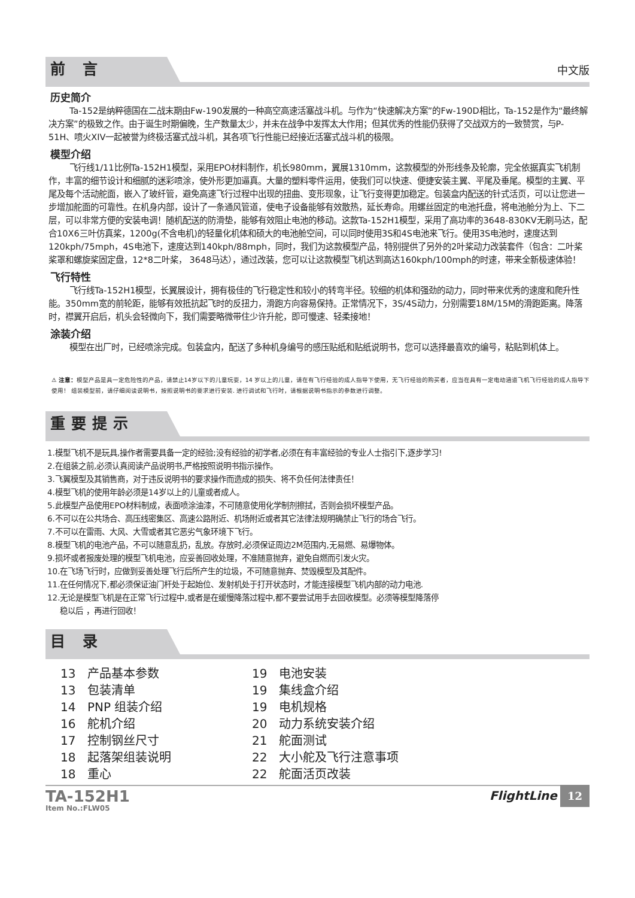前 言
中文版
历史简介
Ta-152是纳粹德国在二战末期由Fw-190发展的一种高空高速活塞战斗机。与作为“快速解决方案”的Fw-190D相比，Ta-152是作为“最终解决方案”的极致之作。由于诞生时期偏晚，生产数量太少，并未在战争中发挥太大作用；但其优秀的性能仍获得了交战双方的一致赞赏，与P-51H、喷火XIV一起被誉为终极活塞式战斗机，其各项飞行性能已经接近活塞式战斗机的极限。
模型介绍
飞行线1/11比例Ta-152H1模型，采用EPO材料制作，机长980mm，翼展1310mm，这款模型的外形线条及轮廓，完全依据真实飞机制作，丰富的细节设计和细腻的迷彩喷涂，使外形更加逼真。大量的塑料零件运用，使我们可以快速、便捷安装主翼、平尾及垂尾。模型的主翼、平尾及每个活动舵面，嵌入了玻纤管，避免高速飞行过程中出现的扭曲、变形现象，让飞行变得更加稳定。包装盒内配送的针式活页，可以让您进一步增加舵面的可靠性。在机身内部，设计了一条通风管道，使电子设备能够有效散热，延长寿命。用螺丝固定的电池托盘，将电池舱分为上、下二层，可以非常方便的安装电调！随机配送的防滑垫，能够有效阻止电池的移动。这款Ta-152H1模型，采用了高功率的3648-830KV无刷马达，配合10X6三叶仿真桨，1200g(不含电机)的轻量化机体和硕大的电池舱空间，可以同时使用3S和4S电池来飞行。使用3S电池时，速度达到120kph/75mph，4S电池下，速度达到140kph/88mph，同时，我们为这款模型产品，特别提供了另外的2叶桨动力改装套件（包含：二叶桨桨罩和螺旋桨固定盘，12*8二叶桨， 3648马达），通过改装，您可以让这款模型飞机达到高达160kph/100mph的时速，带来全新极速体验！
飞行特性
飞行线Ta-152H1模型，长翼展设计，拥有极佳的飞行稳定性和较小的转弯半径。较细的机体和强劲的动力，同时带来优秀的速度和爬升性能。350mm宽的前轮距，能够有效抵抗起飞时的反扭力，滑跑方向容易保持。正常情况下，3S/4S动力，分别需要18M/15M的滑跑距离。降落时，襟翼开启后，机头会轻微向下，我们需要略微带住少许升舵，即可慢速、轻柔接地！
涂装介绍
模型在出厂时，已经喷涂完成。包装盒内，配送了多种机身编号的感压贴纸和贴纸说明书，您可以选择最喜欢的编号，粘贴到机体上。
⚠ 注意：模型产品是具一定危险性的产品，请禁止14岁以下的儿童玩耍，14 岁以上的儿童，请在有飞行经验的成人指导下使用，无飞行经验的购买者，应当在具有一定电动涵道飞机飞行经验的成人指导下使用！ 组装模型前，请仔细阅读说明书，按照说明书的要求进行安装. 进行调试和飞行时，请根据说明书指示的参数进行调整。
重要提示
1.模型飞机不是玩具,操作者需要具备一定的经验;没有经验的初学者,必须在有丰富经验的专业人士指引下,逐步学习!
2.在组装之前,必须认真阅读产品说明书,严格按照说明书指示操作。
3.飞翼模型及其销售商，对于违反说明书的要求操作而造成的损失、将不负任何法律责任！
4.模型飞机的使用年龄必须是14岁以上的儿童或者成人。
5.此模型产品使用EPO材料制成，表面喷涂油漆，不可随意使用化学制剂擦拭，否则会损坏模型产品。
6.不可以在公共场合、高压线密集区、高速公路附近、机场附近或者其它法律法规明确禁止飞行的场合飞行。
7.不可以在雷雨、大风、大雪或者其它恶劣气象环境下飞行。
8.模型飞机的电池产品，不可以随意乱扔，乱放。存放时,必须保证周边2M范围内,无易燃、易爆物体。
9.损坏或者报废处理的模型飞机电池，应妥善回收处理，不准随意抛弃，避免自燃而引发火灾。
10.在飞场飞行时，应做到妥善处理飞行后所产生的垃圾，不可随意抛弃、焚毁模型及其配件。
11.在任何情况下,都必须保证油门杆处于起始位、发射机处于打开状态时，才能连接模型飞机内部的动力电池.
12.无论是模型飞机是在正常飞行过程中,或者是在缓慢降落过程中,都不要尝试用手去回收模型。必须等模型降落停
稳以后 ，再进行回收！
目 录
13 产品基本参数
13 包装清单
14 PNP 组装介绍
16 舵机介绍
17 控制钢丝尺寸
18 起落架组装说明
18 重心
19 电池安装
19 集线盒介绍
19 电机规格
20 动力系统安装介绍
21 舵面测试
22 大小舵及飞行注意事项
22 舵面活页改装
TA-152H1
Item No.:FLW05
FlightLine 12